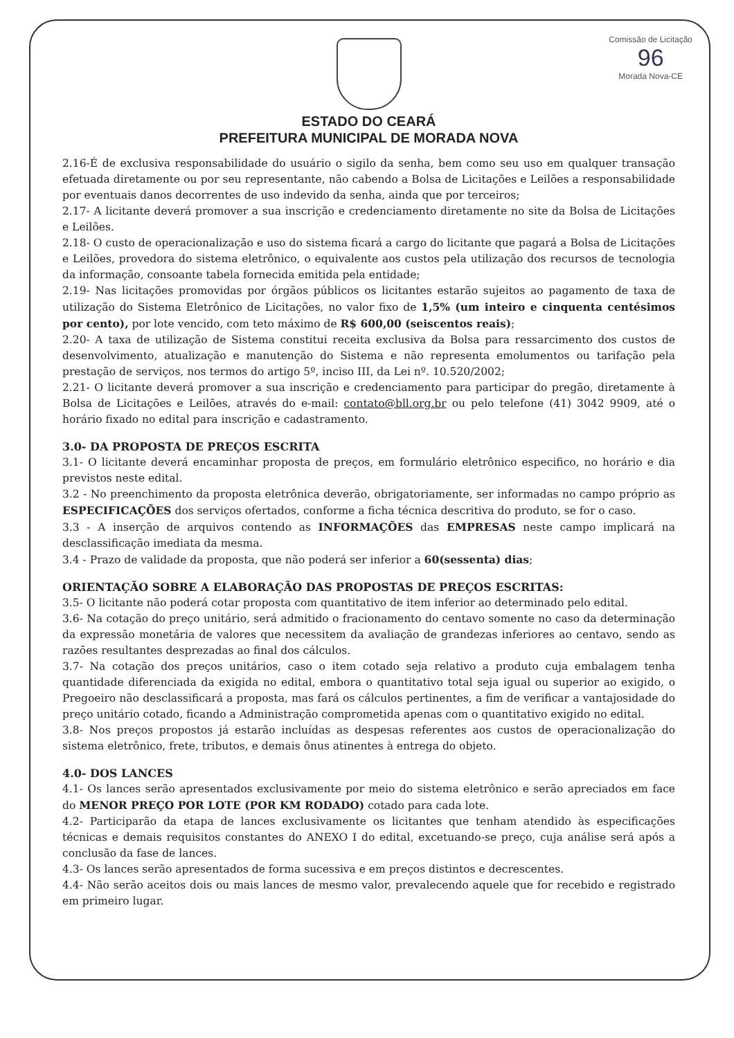Comissão de Licitação
96
Morada Nova-CE
ESTADO DO CEARÁ
PREFEITURA MUNICIPAL DE MORADA NOVA
2.16-É de exclusiva responsabilidade do usuário o sigilo da senha, bem como seu uso em qualquer transação efetuada diretamente ou por seu representante, não cabendo a Bolsa de Licitações e Leilões a responsabilidade por eventuais danos decorrentes de uso indevido da senha, ainda que por terceiros;
2.17- A licitante deverá promover a sua inscrição e credenciamento diretamente no site da Bolsa de Licitações e Leilões.
2.18- O custo de operacionalização e uso do sistema ficará a cargo do licitante que pagará a Bolsa de Licitações e Leilões, provedora do sistema eletrônico, o equivalente aos custos pela utilização dos recursos de tecnologia da informação, consoante tabela fornecida emitida pela entidade;
2.19- Nas licitações promovidas por órgãos públicos os licitantes estarão sujeitos ao pagamento de taxa de utilização do Sistema Eletrônico de Licitações, no valor fixo de 1,5% (um inteiro e cinquenta centésimos por cento), por lote vencido, com teto máximo de R$ 600,00 (seiscentos reais);
2.20- A taxa de utilização de Sistema constitui receita exclusiva da Bolsa para ressarcimento dos custos de desenvolvimento, atualização e manutenção do Sistema e não representa emolumentos ou tarifação pela prestação de serviços, nos termos do artigo 5º, inciso III, da Lei nº. 10.520/2002;
2.21- O licitante deverá promover a sua inscrição e credenciamento para participar do pregão, diretamente à Bolsa de Licitações e Leilões, através do e-mail: contato@bll.org.br ou pelo telefone (41) 3042 9909, até o horário fixado no edital para inscrição e cadastramento.
3.0- DA PROPOSTA DE PREÇOS ESCRITA
3.1- O licitante deverá encaminhar proposta de preços, em formulário eletrônico especifico, no horário e dia previstos neste edital.
3.2 - No preenchimento da proposta eletrônica deverão, obrigatoriamente, ser informadas no campo próprio as ESPECIFICAÇÕES dos serviços ofertados, conforme a ficha técnica descritiva do produto, se for o caso.
3.3 - A inserção de arquivos contendo as INFORMAÇÕES das EMPRESAS neste campo implicará na desclassificação imediata da mesma.
3.4 - Prazo de validade da proposta, que não poderá ser inferior a 60(sessenta) dias;
ORIENTAÇÃO SOBRE A ELABORAÇÃO DAS PROPOSTAS DE PREÇOS ESCRITAS:
3.5- O licitante não poderá cotar proposta com quantitativo de item inferior ao determinado pelo edital.
3.6- Na cotação do preço unitário, será admitido o fracionamento do centavo somente no caso da determinação da expressão monetária de valores que necessitem da avaliação de grandezas inferiores ao centavo, sendo as razões resultantes desprezadas ao final dos cálculos.
3.7- Na cotação dos preços unitários, caso o item cotado seja relativo a produto cuja embalagem tenha quantidade diferenciada da exigida no edital, embora o quantitativo total seja igual ou superior ao exigido, o Pregoeiro não desclassificará a proposta, mas fará os cálculos pertinentes, a fim de verificar a vantajosidade do preço unitário cotado, ficando a Administração comprometida apenas com o quantitativo exigido no edital.
3.8- Nos preços propostos já estarão incluídas as despesas referentes aos custos de operacionalização do sistema eletrônico, frete, tributos, e demais ônus atinentes à entrega do objeto.
4.0- DOS LANCES
4.1- Os lances serão apresentados exclusivamente por meio do sistema eletrônico e serão apreciados em face do MENOR PREÇO POR LOTE (POR KM RODADO) cotado para cada lote.
4.2- Participarão da etapa de lances exclusivamente os licitantes que tenham atendido às especificações técnicas e demais requisitos constantes do ANEXO I do edital, excetuando-se preço, cuja análise será após a conclusão da fase de lances.
4.3- Os lances serão apresentados de forma sucessiva e em preços distintos e decrescentes.
4.4- Não serão aceitos dois ou mais lances de mesmo valor, prevalecendo aquele que for recebido e registrado em primeiro lugar.